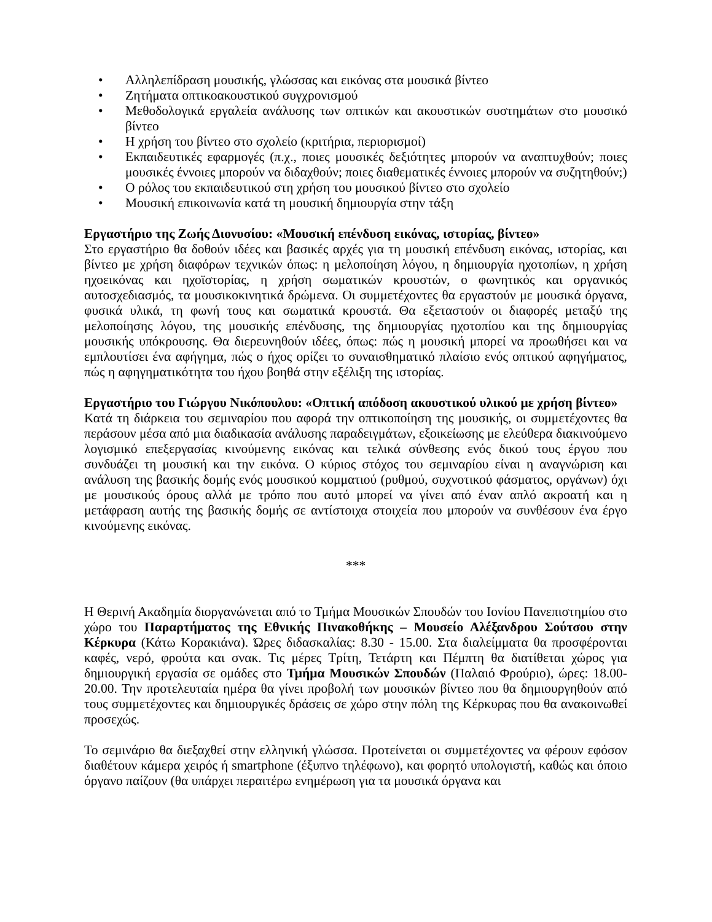• Αλληλεπίδραση μουσικής, γλώσσας και εικόνας στα μουσικά βίντεο
• Ζητήματα οπτικοακουστικού συγχρονισμού
• Μεθοδολογικά εργαλεία ανάλυσης των οπτικών και ακουστικών συστημάτων στο μουσικό βίντεο
• Η χρήση του βίντεο στο σχολείο (κριτήρια, περιορισμοί)
• Εκπαιδευτικές εφαρμογές (π.χ., ποιες μουσικές δεξιότητες μπορούν να αναπτυχθούν; ποιες μουσικές έννοιες μπορούν να διδαχθούν; ποιες διαθεματικές έννοιες μπορούν να συζητηθούν;)
• Ο ρόλος του εκπαιδευτικού στη χρήση του μουσικού βίντεο στο σχολείο
• Μουσική επικοινωνία κατά τη μουσική δημιουργία στην τάξη
Εργαστήριο της Ζωής Διονυσίου: «Μουσική επένδυση εικόνας, ιστορίας, βίντεο»
Στο εργαστήριο θα δοθούν ιδέες και βασικές αρχές για τη μουσική επένδυση εικόνας, ιστορίας, και βίντεο με χρήση διαφόρων τεχνικών όπως: η μελοποίηση λόγου, η δημιουργία ηχοτοπίων, η χρήση ηχοεικόνας και ηχοϊστορίας, η χρήση σωματικών κρουστών, ο φωνητικός και οργανικός αυτοσχεδιασμός, τα μουσικοκινητικά δρώμενα. Οι συμμετέχοντες θα εργαστούν με μουσικά όργανα, φυσικά υλικά, τη φωνή τους και σωματικά κρουστά. Θα εξεταστούν οι διαφορές μεταξύ της μελοποίησης λόγου, της μουσικής επένδυσης, της δημιουργίας ηχοτοπίου και της δημιουργίας μουσικής υπόκρουσης. Θα διερευνηθούν ιδέες, όπως: πώς η μουσική μπορεί να προωθήσει και να εμπλουτίσει ένα αφήγημα, πώς ο ήχος ορίζει το συναισθηματικό πλαίσιο ενός οπτικού αφηγήματος, πώς η αφηγηματικότητα του ήχου βοηθά στην εξέλιξη της ιστορίας.
Εργαστήριο του Γιώργου Νικόπουλου: «Οπτική απόδοση ακουστικού υλικού με χρήση βίντεο»
Κατά τη διάρκεια του σεμιναρίου που αφορά την οπτικοποίηση της μουσικής, οι συμμετέχοντες θα περάσουν μέσα από μια διαδικασία ανάλυσης παραδειγμάτων, εξοικείωσης με ελεύθερα διακινούμενο λογισμικό επεξεργασίας κινούμενης εικόνας και τελικά σύνθεσης ενός δικού τους έργου που συνδυάζει τη μουσική και την εικόνα. Ο κύριος στόχος του σεμιναρίου είναι η αναγνώριση και ανάλυση της βασικής δομής ενός μουσικού κομματιού (ρυθμού, συχνοτικού φάσματος, οργάνων) όχι με μουσικούς όρους αλλά με τρόπο που αυτό μπορεί να γίνει από έναν απλό ακροατή και η μετάφραση αυτής της βασικής δομής σε αντίστοιχα στοιχεία που μπορούν να συνθέσουν ένα έργο κινούμενης εικόνας.
***
Η Θερινή Ακαδημία διοργανώνεται από το Τμήμα Μουσικών Σπουδών του Ιονίου Πανεπιστημίου στο χώρο του Παραρτήματος της Εθνικής Πινακοθήκης – Μουσείο Αλέξανδρου Σούτσου στην Κέρκυρα (Κάτω Κορακιάνα). Ώρες διδασκαλίας: 8.30 - 15.00. Στα διαλείμματα θα προσφέρονται καφές, νερό, φρούτα και σνακ. Τις μέρες Τρίτη, Τετάρτη και Πέμπτη θα διατίθεται χώρος για δημιουργική εργασία σε ομάδες στο Τμήμα Μουσικών Σπουδών (Παλαιό Φρούριο), ώρες: 18.00-20.00. Την προτελευταία ημέρα θα γίνει προβολή των μουσικών βίντεο που θα δημιουργηθούν από τους συμμετέχοντες και δημιουργικές δράσεις σε χώρο στην πόλη της Κέρκυρας που θα ανακοινωθεί προσεχώς.
Το σεμινάριο θα διεξαχθεί στην ελληνική γλώσσα. Προτείνεται οι συμμετέχοντες να φέρουν εφόσον διαθέτουν κάμερα χειρός ή smartphone (έξυπνο τηλέφωνο), και φορητό υπολογιστή, καθώς και όποιο όργανο παίζουν (θα υπάρχει περαιτέρω ενημέρωση για τα μουσικά όργανα και